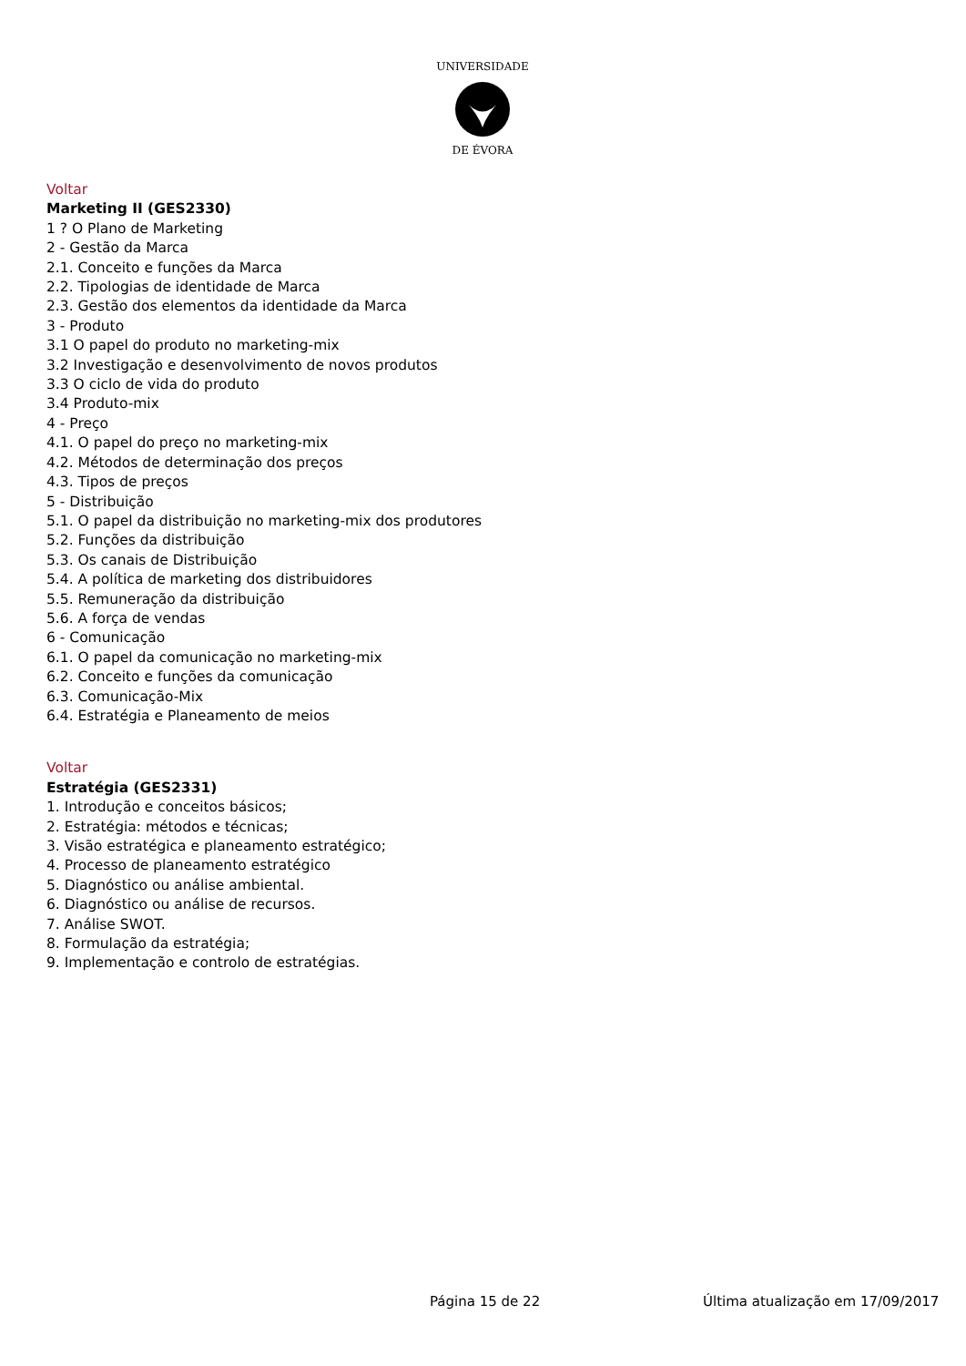DE ÉVORA
UNIVERSIDADE
Voltar
Marketing II (GES2330)
1 ? O Plano de Marketing
2 - Gestão da Marca
2.1. Conceito e funções da Marca
2.2. Tipologias de identidade de Marca
2.3. Gestão dos elementos da identidade da Marca
3 - Produto
3.1 O papel do produto no marketing-mix
3.2 Investigação e desenvolvimento de novos produtos
3.3 O ciclo de vida do produto
3.4 Produto-mix
4 - Preço
4.1. O papel do preço no marketing-mix
4.2. Métodos de determinação dos preços
4.3. Tipos de preços
5 - Distribuição
5.1. O papel da distribuição no marketing-mix dos produtores
5.2. Funções da distribuição
5.3. Os canais de Distribuição
5.4. A política de marketing dos distribuidores
5.5. Remuneração da distribuição
5.6. A força de vendas
6 - Comunicação
6.1. O papel da comunicação no marketing-mix
6.2. Conceito e funções da comunicação
6.3. Comunicação-Mix
6.4. Estratégia e Planeamento de meios
Voltar
Estratégia (GES2331)
1. Introdução e conceitos básicos;
2. Estratégia: métodos e técnicas;
3. Visão estratégica e planeamento estratégico;
4. Processo de planeamento estratégico
5. Diagnóstico ou análise ambiental.
6. Diagnóstico ou análise de recursos.
7. Análise SWOT.
8. Formulação da estratégia;
9. Implementação e controlo de estratégias.
Página 15 de 22 Última atualização em 17/09/2017